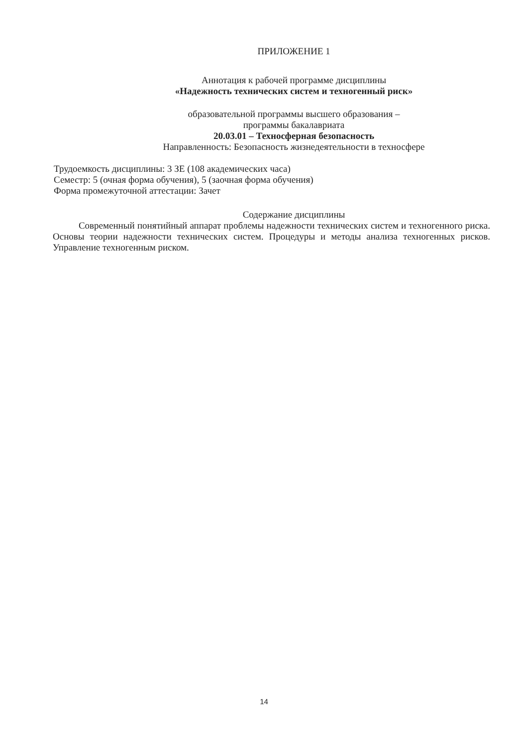ПРИЛОЖЕНИЕ 1
Аннотация к рабочей программе дисциплины
«Надежность технических систем и техногенный риск»
образовательной программы высшего образования –
программы бакалавриата
20.03.01 – Техносферная безопасность
Направленность: Безопасность жизнедеятельности в техносфере
Трудоемкость дисциплины: 3 ЗЕ (108 академических часа)
Семестр: 5 (очная форма обучения), 5 (заочная форма обучения)
Форма промежуточной аттестации: Зачет
Содержание дисциплины
Современный понятийный аппарат проблемы надежности технических систем и техногенного риска. Основы теории надежности технических систем. Процедуры и методы анализа техногенных рисков. Управление техногенным риском.
14